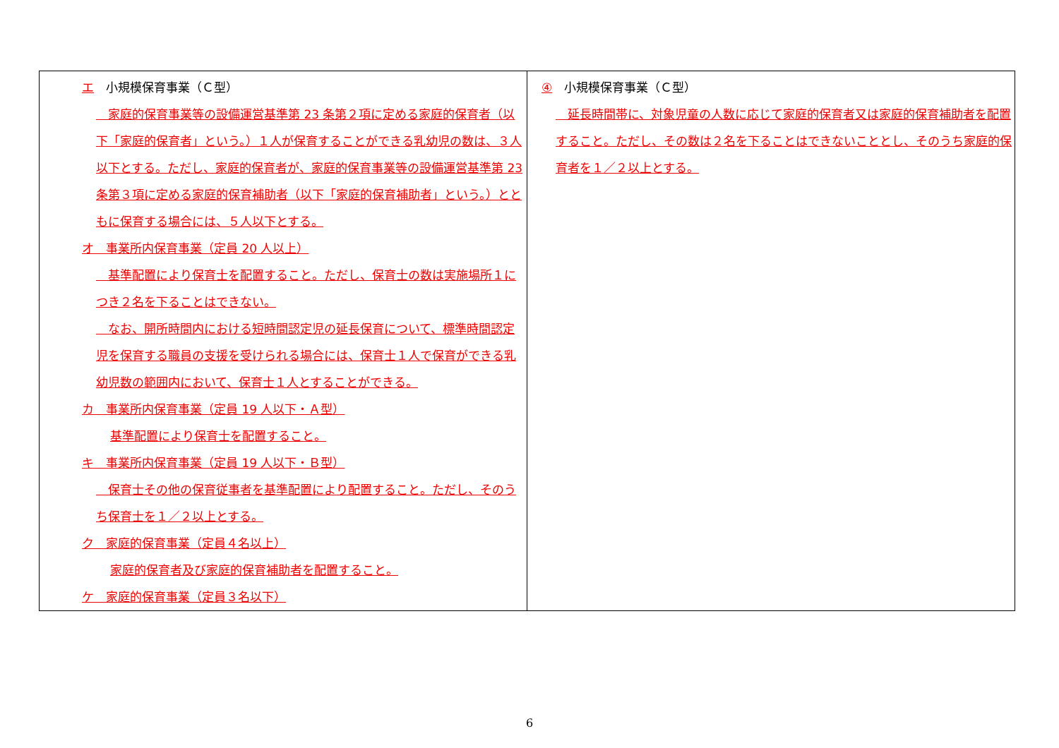| エ 小規模保育事業（Ｃ型） 家庭的保育事業等の設備運営基準第 23 条第２項に定める家庭的保育者（以下「家庭的保育者」という。）１人が保育することができる乳幼児の数は、３人以下とする。ただし、家庭的保育者が、家庭的保育事業等の設備運営基準第 23 条第３項に定める家庭的保育補助者（以下「家庭的保育補助者」という。）とともに保育する場合には、５人以下とする。 オ 事業所内保育事業（定員 20 人以上） 基準配置により保育士を配置すること。ただし、保育士の数は実施場所１につき２名を下ることはできない。 なお、開所時間内における短時間認定児の延長保育について、標準時間認定児を保育する職員の支援を受けられる場合には、保育士１人で保育ができる乳幼児数の範囲内において、保育士１人とすることができる。 カ 事業所内保育事業（定員 19 人以下・Ａ型） 基準配置により保育士を配置すること。 キ 事業所内保育事業（定員 19 人以下・Ｂ型） 保育士その他の保育従事者を基準配置により配置すること。ただし、そのうち保育士を１／２以上とする。 ク 家庭的保育事業（定員４名以上） 家庭的保育者及び家庭的保育補助者を配置すること。 ケ 家庭的保育事業（定員３名以下） | ④ 小規模保育事業（Ｃ型） 延長時間帯に、対象児童の人数に応じて家庭的保育者又は家庭的保育補助者を配置すること。ただし、その数は２名を下ることはできないこととし、そのうち家庭的保育者を１／２以上とする。 |
6